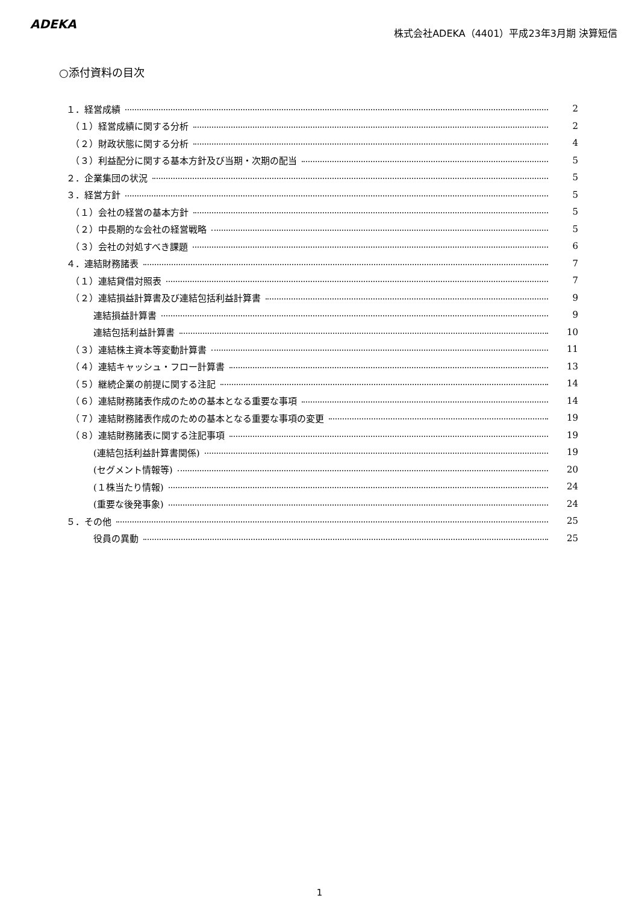ADEKA
株式会社ADEKA（4401）平成23年3月期 決算短信
○添付資料の目次
１．経営成績 2
　（１）経営成績に関する分析 2
　（２）財政状態に関する分析 4
　（３）利益配分に関する基本方針及び当期・次期の配当 5
２．企業集団の状況 5
３．経営方針 5
　（１）会社の経営の基本方針 5
　（２）中長期的な会社の経営戦略 5
　（３）会社の対処すべき課題 6
４．連結財務諸表 7
　（１）連結貸借対照表 7
　（２）連結損益計算書及び連結包括利益計算書 9
　　　連結損益計算書 9
　　　連結包括利益計算書 10
　（３）連結株主資本等変動計算書 11
　（４）連結キャッシュ・フロー計算書 13
　（５）継続企業の前提に関する注記 14
　（６）連結財務諸表作成のための基本となる重要な事項 14
　（７）連結財務諸表作成のための基本となる重要な事項の変更 19
　（８）連結財務諸表に関する注記事項 19
　　　(連結包括利益計算書関係) 19
　　　(セグメント情報等) 20
　　　(１株当たり情報) 24
　　　(重要な後発事象) 24
５．その他 25
　　　役員の異動 25
1